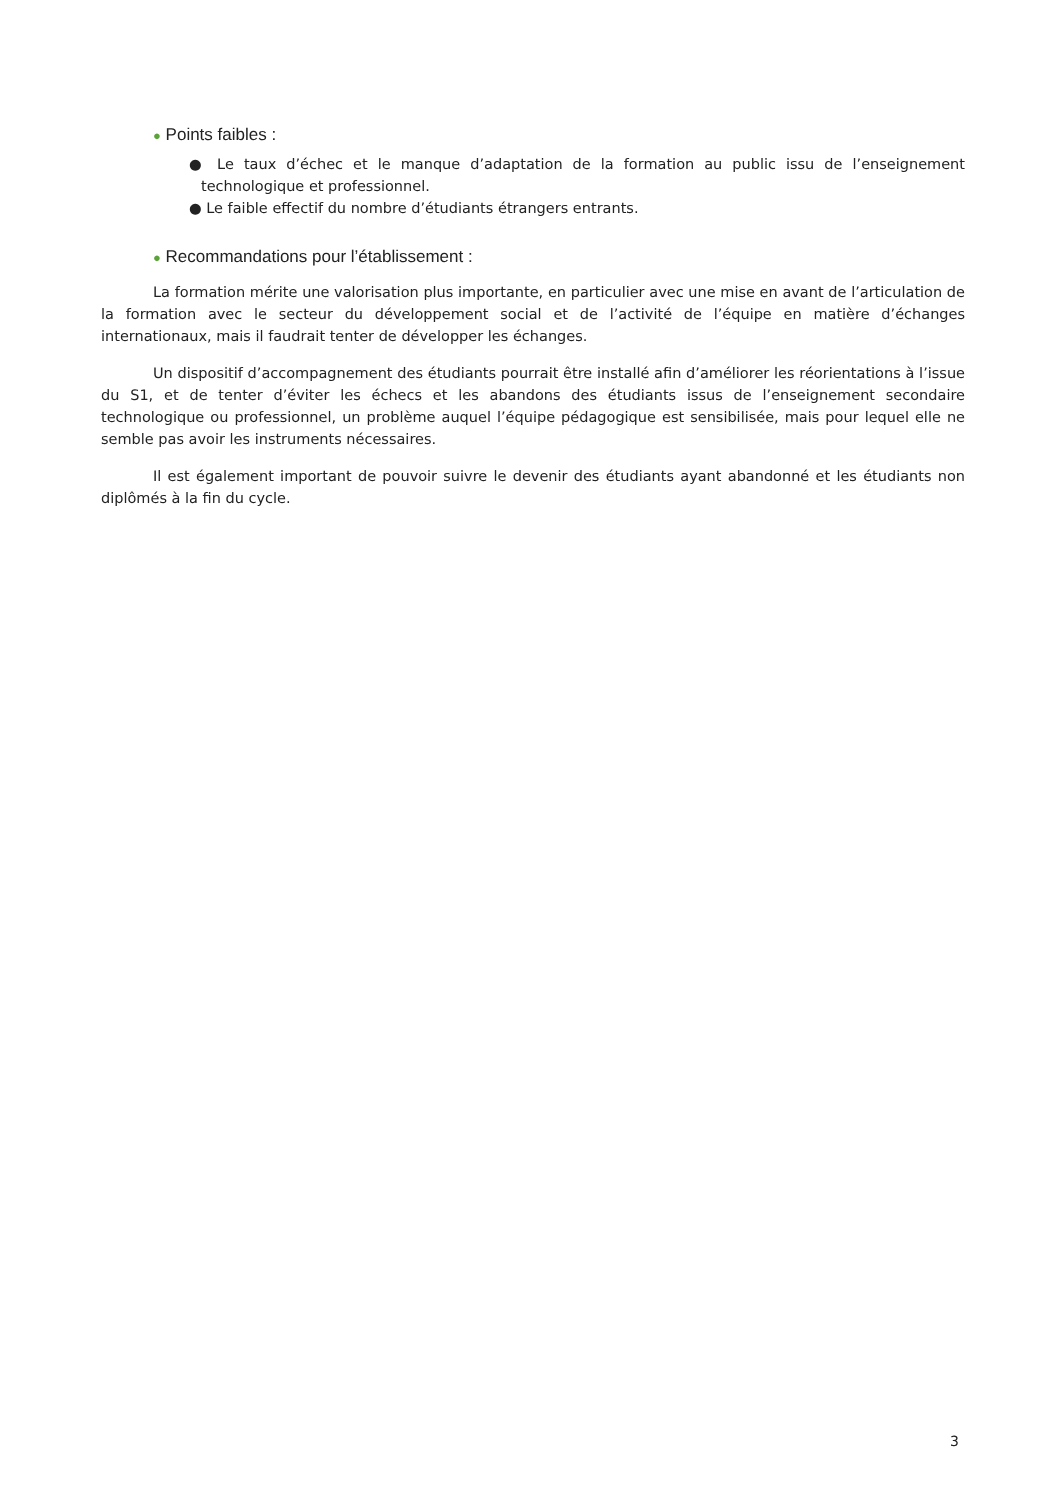● Points faibles :
● Le taux d’échec et le manque d’adaptation de la formation au public issu de l’enseignement technologique et professionnel.
● Le faible effectif du nombre d’étudiants étrangers entrants.
● Recommandations pour l’établissement :
La formation mérite une valorisation plus importante, en particulier avec une mise en avant de l’articulation de la formation avec le secteur du développement social et de l’activité de l’équipe en matière d’échanges internationaux, mais il faudrait tenter de développer les échanges.
Un dispositif d’accompagnement des étudiants pourrait être installé afin d’améliorer les réorientations à l’issue du S1, et de tenter d’éviter les échecs et les abandons des étudiants issus de l’enseignement secondaire technologique ou professionnel, un problème auquel l’équipe pédagogique est sensibilisée, mais pour lequel elle ne semble pas avoir les instruments nécessaires.
Il est également important de pouvoir suivre le devenir des étudiants ayant abandonné et les étudiants non diplômés à la fin du cycle.
3